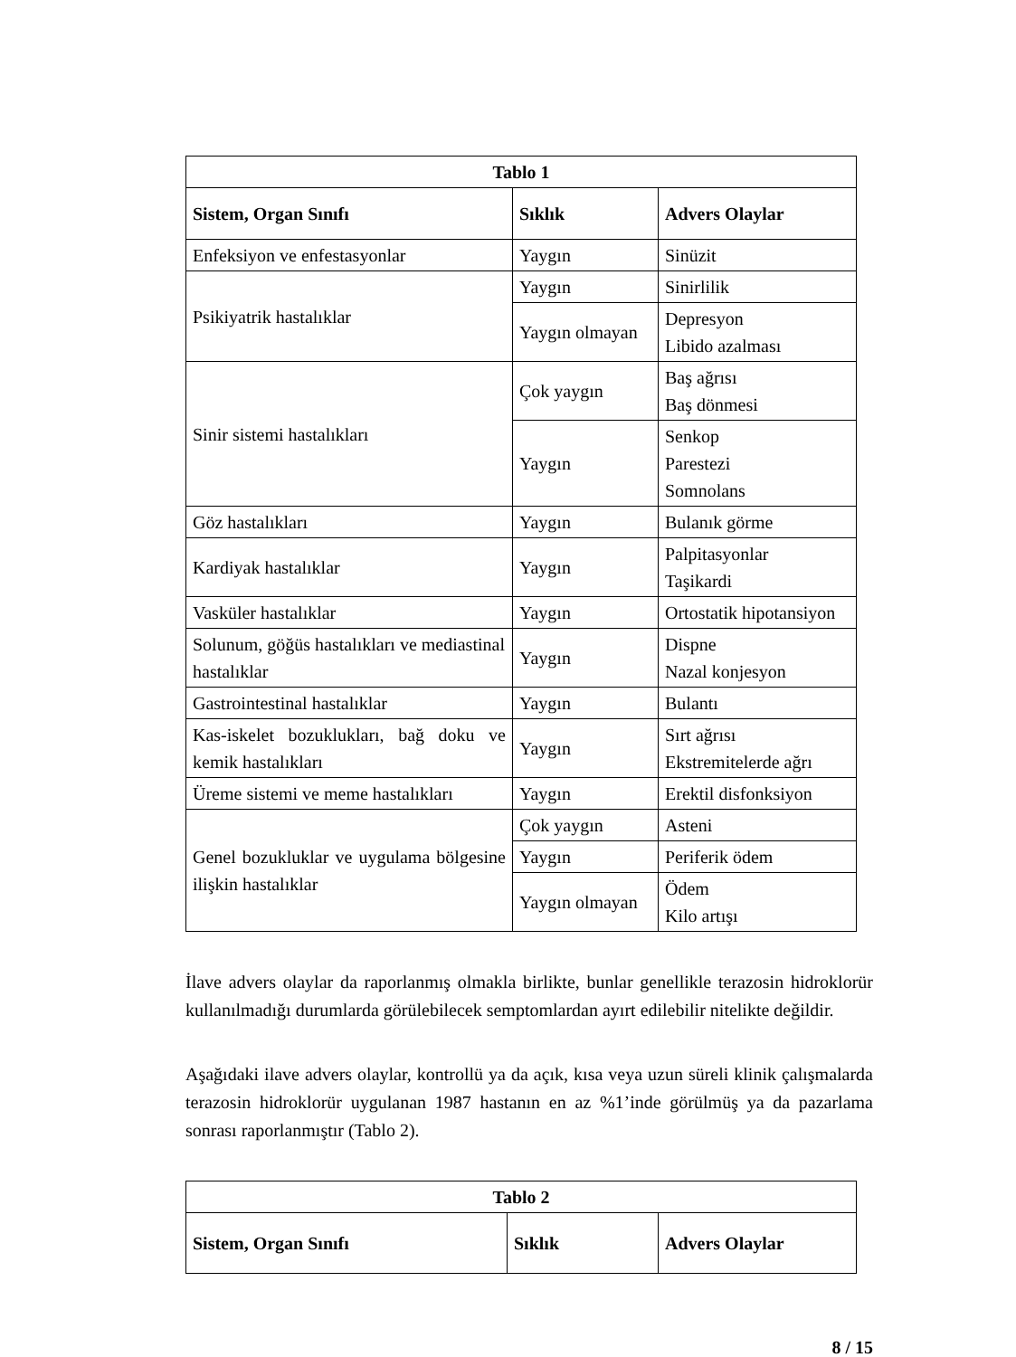| Tablo 1 | | |
| --- | --- | --- |
| Sistem, Organ Sınıfı | Sıklık | Advers Olaylar |
| Enfeksiyon ve enfestasyonlar | Yaygın | Sinüzit |
| Psikiyatrik hastalıklar | Yaygın | Sinirlilik |
| | Yaygın olmayan | Depresyon Libido azalması |
| Sinir sistemi hastalıkları | Çok yaygın | Baş ağrısı Baş dönmesi |
| | Yaygın | Senkop Parestezi Somnolans |
| Göz hastalıkları | Yaygın | Bulanık görme |
| Kardiyak hastalıklar | Yaygın | Palpitasyonlar Taşikardi |
| Vasküler hastalıklar | Yaygın | Ortostatik hipotansiyon |
| Solunum, göğüs hastalıkları ve mediastinal hastalıklar | Yaygın | Dispne Nazal konjesyon |
| Gastrointestinal hastalıklar | Yaygın | Bulantı |
| Kas-iskelet bozuklukları, bağ doku ve kemik hastalıkları | Yaygın | Sırt ağrısı Ekstremitelerde ağrı |
| Üreme sistemi ve meme hastalıkları | Yaygın | Erektil disfonksiyon |
| Genel bozukluklar ve uygulama bölgesine ilişkin hastalıklar | Çok yaygın | Asteni |
| | Yaygın | Periferik ödem |
| | Yaygın olmayan | Ödem Kilo artışı |
İlave advers olaylar da raporlanmış olmakla birlikte, bunlar genellikle terazosin hidroklorür kullanılmadığı durumlarda görülebilecek semptomlardan ayırt edilebilir nitelikte değildir.
Aşağıdaki ilave advers olaylar, kontrollü ya da açık, kısa veya uzun süreli klinik çalışmalarda terazosin hidroklorür uygulanan 1987 hastanın en az %1’inde görülmüş ya da pazarlama sonrası raporlanmıştır (Tablo 2).
| Tablo 2 | | |
| --- | --- | --- |
| Sistem, Organ Sınıfı | Sıklık | Advers Olaylar |
8 / 15